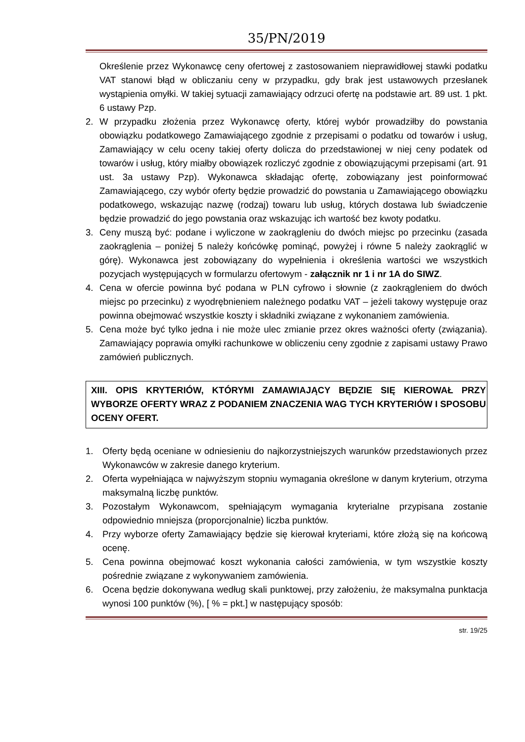35/PN/2019
Określenie przez Wykonawcę ceny ofertowej z zastosowaniem nieprawidłowej stawki podatku VAT stanowi błąd w obliczaniu ceny w przypadku, gdy brak jest ustawowych przesłanek wystąpienia omyłki. W takiej sytuacji zamawiający odrzuci ofertę na podstawie art. 89 ust. 1 pkt. 6 ustawy Pzp.
2. W przypadku złożenia przez Wykonawcę oferty, której wybór prowadziłby do powstania obowiązku podatkowego Zamawiającego zgodnie z przepisami o podatku od towarów i usług, Zamawiający w celu oceny takiej oferty dolicza do przedstawionej w niej ceny podatek od towarów i usług, który miałby obowiązek rozliczyć zgodnie z obowiązującymi przepisami (art. 91 ust. 3a ustawy Pzp). Wykonawca składając ofertę, zobowiązany jest poinformować Zamawiającego, czy wybór oferty będzie prowadzić do powstania u Zamawiającego obowiązku podatkowego, wskazując nazwę (rodzaj) towaru lub usług, których dostawa lub świadczenie będzie prowadzić do jego powstania oraz wskazując ich wartość bez kwoty podatku.
3. Ceny muszą być: podane i wyliczone w zaokrągleniu do dwóch miejsc po przecinku (zasada zaokrąglenia – poniżej 5 należy końcówkę pominąć, powyżej i równe 5 należy zaokrąglić w górę). Wykonawca jest zobowiązany do wypełnienia i określenia wartości we wszystkich pozycjach występujących w formularzu ofertowym - załącznik nr 1 i nr 1A do SIWZ.
4. Cena w ofercie powinna być podana w PLN cyfrowo i słownie (z zaokrągleniem do dwóch miejsc po przecinku) z wyodrębnieniem należnego podatku VAT – jeżeli takowy występuje oraz powinna obejmować wszystkie koszty i składniki związane z wykonaniem zamówienia.
5. Cena może być tylko jedna i nie może ulec zmianie przez okres ważności oferty (związania). Zamawiający poprawia omyłki rachunkowe w obliczeniu ceny zgodnie z zapisami ustawy Prawo zamówień publicznych.
XIII. OPIS KRYTERIÓW, KTÓRYMI ZAMAWIAJĄCY BĘDZIE SIĘ KIEROWAŁ PRZY WYBORZE OFERTY WRAZ Z PODANIEM ZNACZENIA WAG TYCH KRYTERIÓW I SPOSOBU OCENY OFERT.
1. Oferty będą oceniane w odniesieniu do najkorzystniejszych warunków przedstawionych przez Wykonawców w zakresie danego kryterium.
2. Oferta wypełniająca w najwyższym stopniu wymagania określone w danym kryterium, otrzyma maksymalną liczbę punktów.
3. Pozostałym Wykonawcom, spełniającym wymagania kryterialne przypisana zostanie odpowiednio mniejsza (proporcjonalnie) liczba punktów.
4. Przy wyborze oferty Zamawiający będzie się kierował kryteriami, które złożą się na końcową ocenę.
5. Cena powinna obejmować koszt wykonania całości zamówienia, w tym wszystkie koszty pośrednie związane z wykonywaniem zamówienia.
6. Ocena będzie dokonywana według skali punktowej, przy założeniu, że maksymalna punktacja wynosi 100 punktów (%), [ % = pkt.] w następujący sposób:
str. 19/25